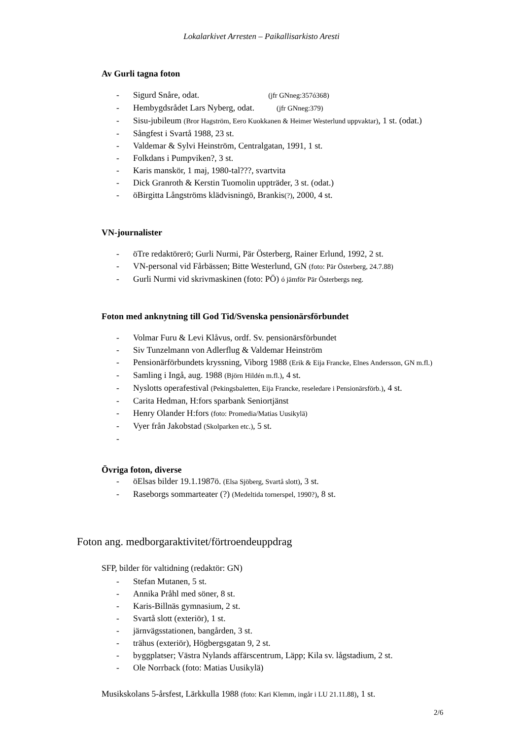Lokalarkivet Arresten – Paikallisarkisto Aresti
Av Gurli tagna foton
- Sigurd Snåre, odat. (jfr GNneg:357ó368)
- Hembygdsrådet Lars Nyberg, odat. (jfr GNneg:379)
- Sisu-jubileum (Bror Hagström, Eero Kuokkanen & Heimer Westerlund uppvaktar), 1 st. (odat.)
- Sångfest i Svartå 1988, 23 st.
- Valdemar & Sylvi Heinström, Centralgatan, 1991, 1 st.
- Folkdans i Pumpviken?, 3 st.
- Karis manskör, 1 maj, 1980-tal???, svartvita
- Dick Granroth & Kerstin Tuomolin uppträder, 3 st. (odat.)
- öBirgitta Långströms klädvisningö, Brankis(?), 2000, 4 st.
VN-journalister
- öTre redaktörerö; Gurli Nurmi, Pär Österberg, Rainer Erlund, 1992, 2 st.
- VN-personal vid Fårbässen; Bitte Westerlund, GN (foto: Pär Österberg, 24.7.88)
- Gurli Nurmi vid skrivmaskinen (foto: PÖ) ó jämför Pär Österbergs neg.
Foton med anknytning till God Tid/Svenska pensionärsförbundet
- Volmar Furu & Levi Klåvus, ordf. Sv. pensionärsförbundet
- Siv Tunzelmann von Adlerflug & Valdemar Heinström
- Pensionärförbundets kryssning, Viborg 1988 (Erik & Eija Francke, Elnes Andersson, GN m.fl.)
- Samling i Ingå, aug. 1988 (Björn Hildén m.fl.), 4 st.
- Nyslotts operafestival (Pekingsbaletten, Eija Francke, reseledare i Pensionärsförb.), 4 st.
- Carita Hedman, H:fors sparbank Seniortjänst
- Henry Olander H:fors (foto: Promedia/Matias Uusikylä)
- Vyer från Jakobstad (Skolparken etc.), 5 st.
-
Övriga foton, diverse
- öElsas bilder 19.1.1987ö. (Elsa Sjöberg, Svartå slott), 3 st.
- Raseborgs sommarteater (?) (Medeltida tornerspel, 1990?), 8 st.
Foton ang. medborgaraktivitet/förtroendeuppdrag
SFP, bilder för valtidning (redaktör: GN)
- Stefan Mutanen, 5 st.
- Annika Pråhl med söner, 8 st.
- Karis-Billnäs gymnasium, 2 st.
- Svartå slott (exteriör), 1 st.
- järnvägsstationen, bangården, 3 st.
- trähus (exteriör), Högbergsgatan 9, 2 st.
- byggplatser; Västra Nylands affärscentrum, Läpp; Kila sv. lågstadium, 2 st.
- Ole Norrback (foto: Matias Uusikylä)
Musikskolans 5-årsfest, Lärkkulla 1988 (foto: Kari Klemm, ingår i LU 21.11.88), 1 st.
2/6